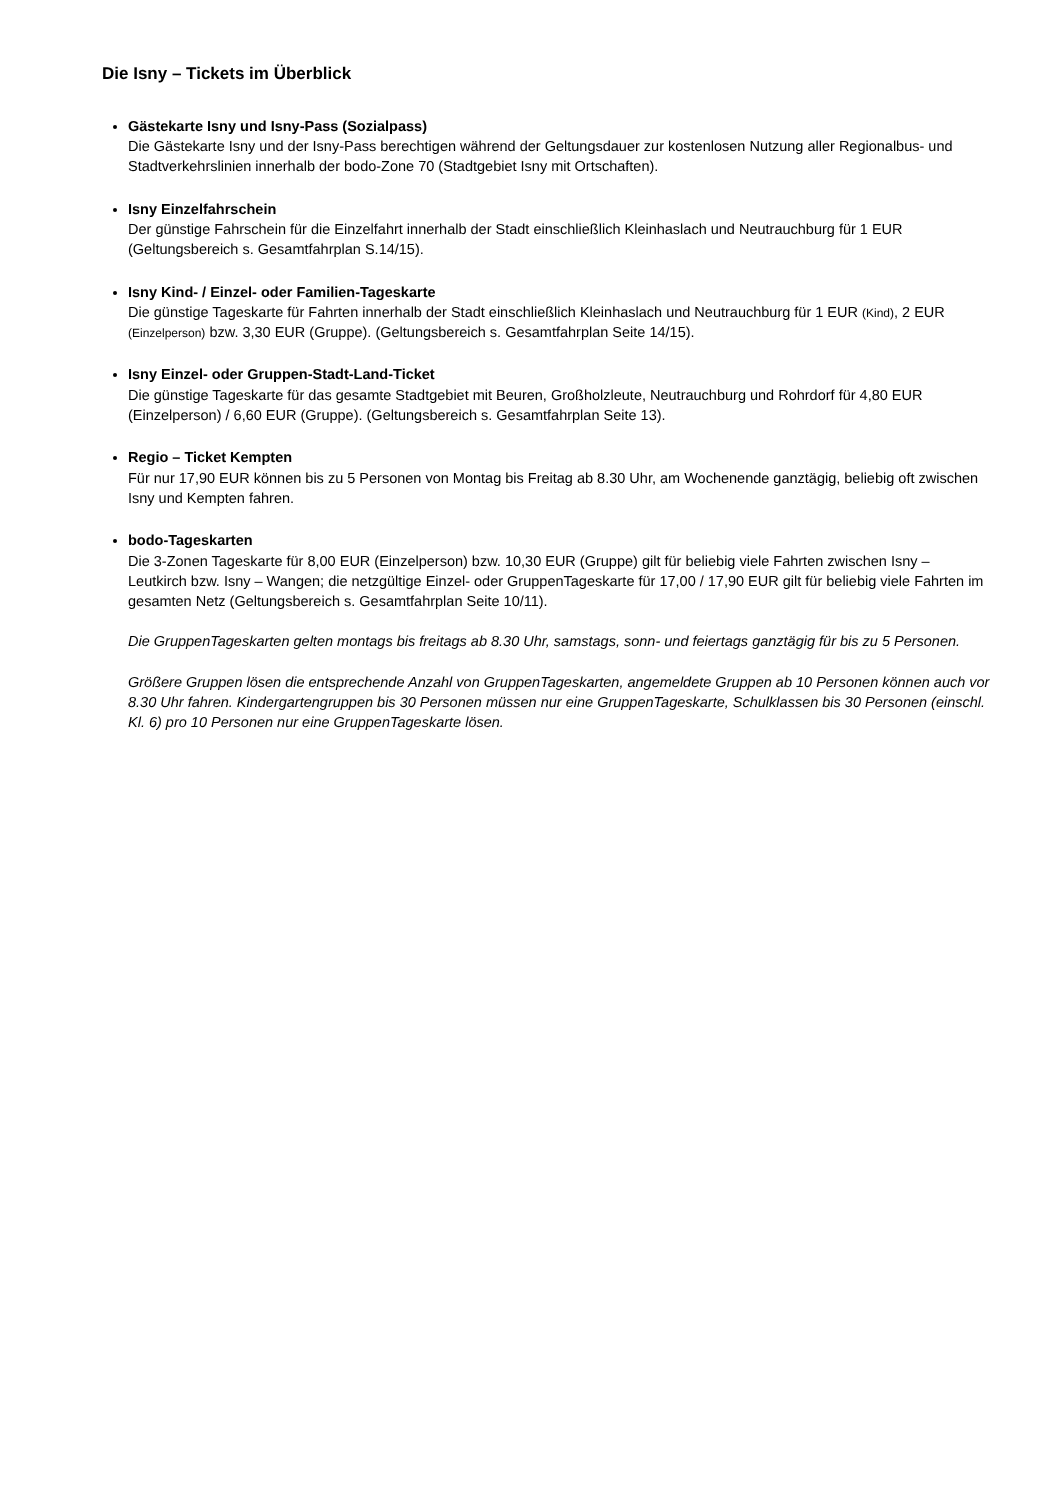Die Isny – Tickets im Überblick
Gästekarte Isny und Isny-Pass (Sozialpass)
Die Gästekarte Isny und der Isny-Pass berechtigen während der Geltungsdauer zur kostenlosen Nutzung aller Regionalbus- und Stadtverkehrslinien innerhalb der bodo-Zone 70 (Stadtgebiet Isny mit Ortschaften).
Isny Einzelfahrschein
Der günstige Fahrschein für die Einzelfahrt innerhalb der Stadt einschließlich Kleinhaslach und Neutrauchburg für 1 EUR (Geltungsbereich s. Gesamtfahrplan S.14/15).
Isny Kind- / Einzel- oder Familien-Tageskarte
Die günstige Tageskarte für Fahrten innerhalb der Stadt einschließlich Kleinhaslach und Neutrauchburg für 1 EUR (Kind), 2 EUR (Einzelperson) bzw. 3,30 EUR (Gruppe). (Geltungsbereich s. Gesamtfahrplan Seite 14/15).
Isny Einzel- oder Gruppen-Stadt-Land-Ticket
Die günstige Tageskarte für das gesamte Stadtgebiet mit Beuren, Großholzleute, Neutrauchburg und Rohrdorf für 4,80 EUR (Einzelperson) / 6,60 EUR (Gruppe). (Geltungsbereich s. Gesamtfahrplan Seite 13).
Regio – Ticket Kempten
Für nur 17,90 EUR können bis zu 5 Personen von Montag bis Freitag ab 8.30 Uhr, am Wochenende ganztägig, beliebig oft zwischen Isny und Kempten fahren.
bodo-Tageskarten
Die 3-Zonen Tageskarte für 8,00 EUR (Einzelperson) bzw. 10,30 EUR (Gruppe) gilt für beliebig viele Fahrten zwischen Isny – Leutkirch bzw. Isny – Wangen; die netzgültige Einzel- oder GruppenTageskarte für 17,00 / 17,90 EUR gilt für beliebig viele Fahrten im gesamten Netz (Geltungsbereich s. Gesamtfahrplan Seite 10/11).
Die GruppenTageskarten gelten montags bis freitags ab 8.30 Uhr, samstags, sonn- und feiertags ganztägig für bis zu 5 Personen.
Größere Gruppen lösen die entsprechende Anzahl von GruppenTageskarten, angemeldete Gruppen ab 10 Personen können auch vor 8.30 Uhr fahren. Kindergartengruppen bis 30 Personen müssen nur eine GruppenTageskarte, Schulklassen bis 30 Personen (einschl. Kl. 6) pro 10 Personen nur eine GruppenTageskarte lösen.